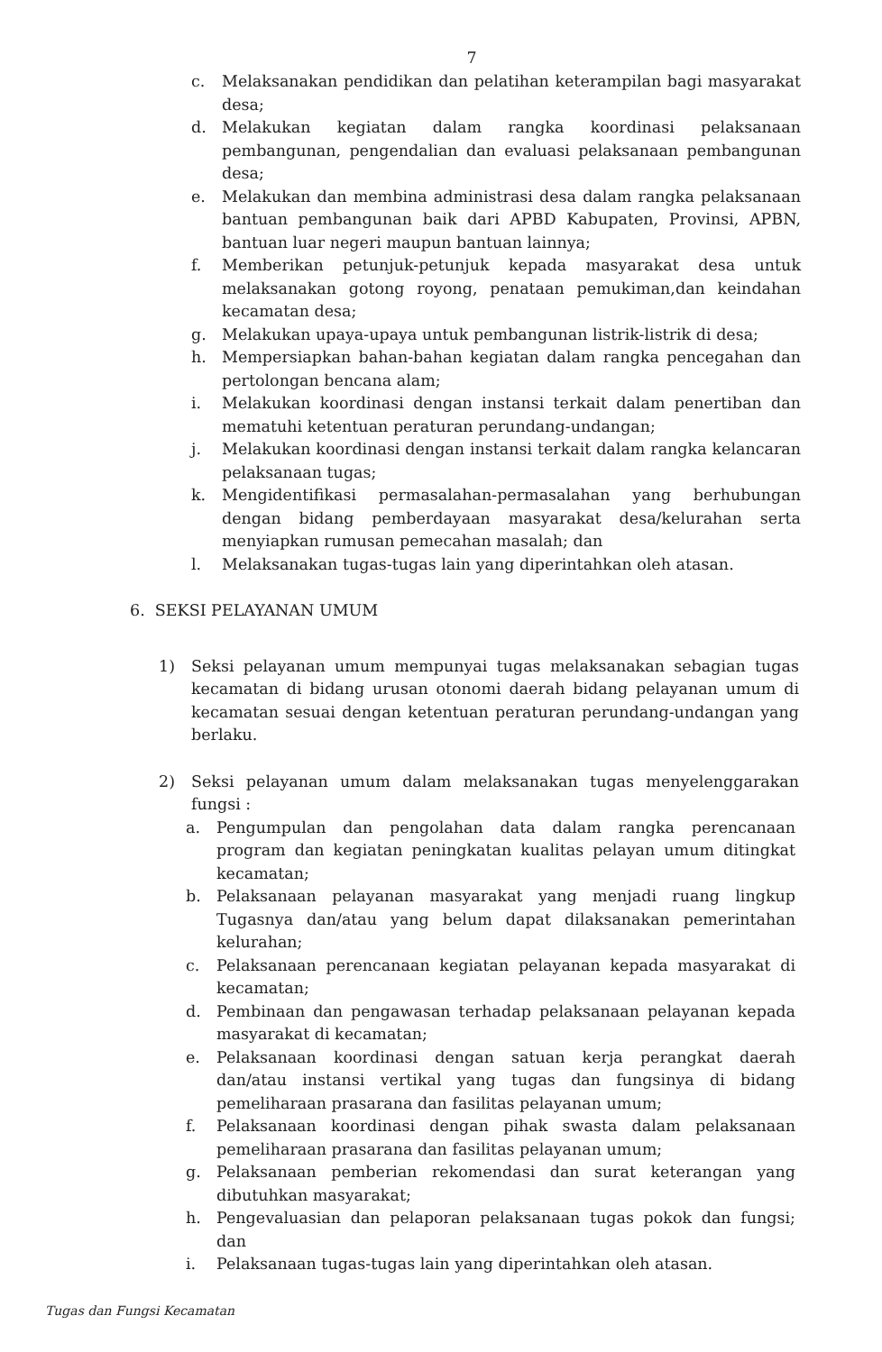7
c. Melaksanakan pendidikan dan pelatihan keterampilan bagi masyarakat desa;
d. Melakukan kegiatan dalam rangka koordinasi pelaksanaan pembangunan, pengendalian dan evaluasi pelaksanaan pembangunan desa;
e. Melakukan dan membina administrasi desa dalam rangka pelaksanaan bantuan pembangunan baik dari APBD Kabupaten, Provinsi, APBN, bantuan luar negeri maupun bantuan lainnya;
f. Memberikan petunjuk-petunjuk kepada masyarakat desa untuk melaksanakan gotong royong, penataan pemukiman,dan keindahan kecamatan desa;
g. Melakukan upaya-upaya untuk pembangunan listrik-listrik di desa;
h. Mempersiapkan bahan-bahan kegiatan dalam rangka pencegahan dan pertolongan bencana alam;
i. Melakukan koordinasi dengan instansi terkait dalam penertiban dan mematuhi ketentuan peraturan perundang-undangan;
j. Melakukan koordinasi dengan instansi terkait dalam rangka kelancaran pelaksanaan tugas;
k. Mengidentifikasi permasalahan-permasalahan yang berhubungan dengan bidang pemberdayaan masyarakat desa/kelurahan serta menyiapkan rumusan pemecahan masalah; dan
l. Melaksanakan tugas-tugas lain yang diperintahkan oleh atasan.
6. SEKSI PELAYANAN UMUM
1) Seksi pelayanan umum mempunyai tugas melaksanakan sebagian tugas kecamatan di bidang urusan otonomi daerah bidang pelayanan umum di kecamatan sesuai dengan ketentuan peraturan perundang-undangan yang berlaku.
2) Seksi pelayanan umum dalam melaksanakan tugas menyelenggarakan fungsi :
a. Pengumpulan dan pengolahan data dalam rangka perencanaan program dan kegiatan peningkatan kualitas pelayan umum ditingkat kecamatan;
b. Pelaksanaan pelayanan masyarakat yang menjadi ruang lingkup Tugasnya dan/atau yang belum dapat dilaksanakan pemerintahan kelurahan;
c. Pelaksanaan perencanaan kegiatan pelayanan kepada masyarakat di kecamatan;
d. Pembinaan dan pengawasan terhadap pelaksanaan pelayanan kepada masyarakat di kecamatan;
e. Pelaksanaan koordinasi dengan satuan kerja perangkat daerah dan/atau instansi vertikal yang tugas dan fungsinya di bidang pemeliharaan prasarana dan fasilitas pelayanan umum;
f. Pelaksanaan koordinasi dengan pihak swasta dalam pelaksanaan pemeliharaan prasarana dan fasilitas pelayanan umum;
g. Pelaksanaan pemberian rekomendasi dan surat keterangan yang dibutuhkan masyarakat;
h. Pengevaluasian dan pelaporan pelaksanaan tugas pokok dan fungsi; dan
i. Pelaksanaan tugas-tugas lain yang diperintahkan oleh atasan.
Tugas dan Fungsi Kecamatan